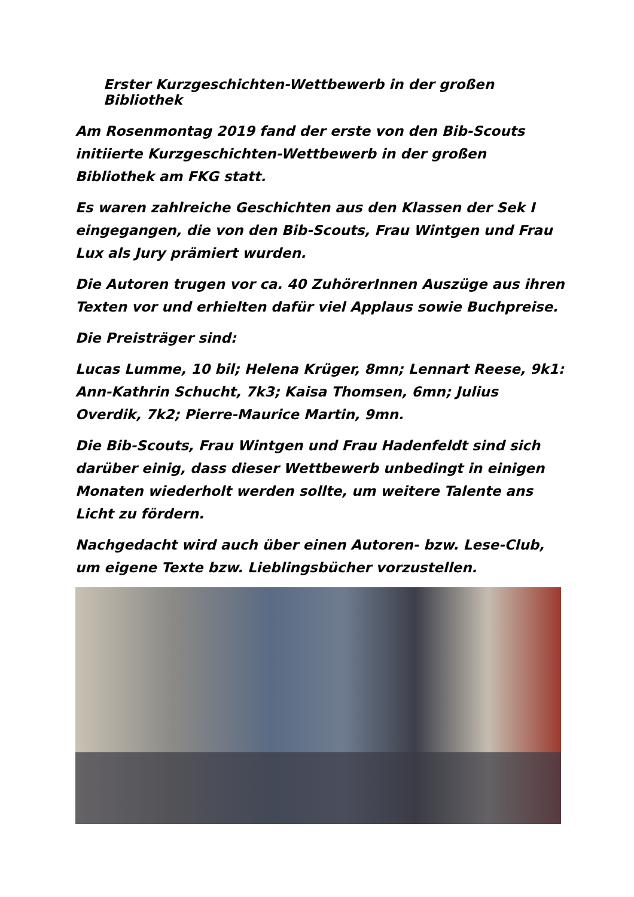Erster Kurzgeschichten-Wettbewerb in der großen Bibliothek
Am Rosenmontag 2019 fand der erste von den Bib-Scouts initiierte Kurzgeschichten-Wettbewerb in der großen Bibliothek am FKG statt.
Es waren zahlreiche Geschichten aus den Klassen der Sek I eingegangen, die von den Bib-Scouts, Frau Wintgen und Frau Lux als Jury prämiert wurden.
Die Autoren trugen vor ca. 40 ZuhörerInnen Auszüge aus ihren Texten vor und erhielten dafür viel Applaus sowie Buchpreise.
Die Preisträger sind:
Lucas Lumme, 10 bil; Helena Krüger, 8mn; Lennart Reese, 9k1: Ann-Kathrin Schucht, 7k3; Kaisa Thomsen, 6mn; Julius Overdik, 7k2; Pierre-Maurice Martin, 9mn.
Die Bib-Scouts, Frau Wintgen und Frau Hadenfeldt sind sich darüber einig, dass dieser Wettbewerb unbedingt in einigen Monaten wiederholt werden sollte, um weitere Talente ans Licht zu fördern.
Nachgedacht wird auch über einen Autoren- bzw. Lese-Club, um eigene Texte bzw. Lieblingsbücher vorzustellen.